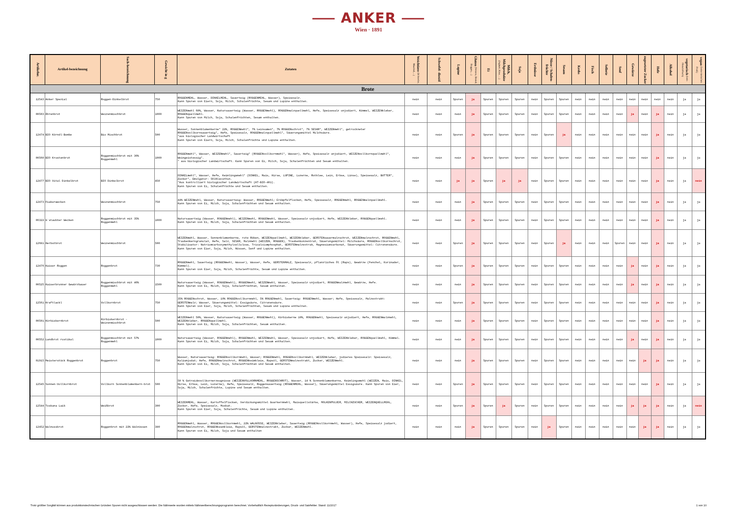⸺ ANKER ⸺
Wien · 1891
| Artikelnr. | Artikel-bezeichnung | Sach-bezeichnung | Gewicht in g | Zutaten | Weichtiere (Schnecke, Muschel,…) | Schwefel- dioxid | Lupine | Gluten (Weizen, Dinkel, Roggen,…) | Ei | Milch, Milchprodukte (Joghurt, Käse, …) | Soja | Erdnüsse | Nüsse / Schalen-früchte | Sesam | Krebs | Fisch | Sellerie | Senf | Gewürze | zugesetzter Zucker | Hefe | Alkohol | vegetarisch (kein Fleisch/Fisch) | vegan (keine tierischen Prod.) |
| --- | --- | --- | --- | --- | --- | --- | --- | --- | --- | --- | --- | --- | --- | --- | --- | --- | --- | --- | --- | --- | --- | --- | --- | --- |
| Brote | | | | | | | | | | | | | | | | | | | | | | | | |
| 12543 | Anker Spezial | Roggen-Dinkelbrot | 750 | ROGGENMEHL, Wasser, DINKELMEHL, Sauerteig (ROGGENMEHL, Wasser), Speisesalz. Kann Spuren von Eiern, Soja, Milch, Schalenfrüchte, Sesam und Lupine enthalten. | nein | nein | Spuren | ja | Spuren | Spuren | Spuren | nein | Spuren | Spuren | nein | nein | nein | nein | nein | nein | nein | nein | ja | ja |
| 00503 | Ährenbrot | Weizenmischbrot | 1000 | WEIZENmehl 60%, Wasser, Natursauerteig (Wasser, ROGGENmehl), ROGGENmalzquellmehl, Hefe, Speisesalz unjodiert, Kümmel, WEIZENkleber, ROGGENquellmehl. Kann Spuren von Milch, Soja, Schalenfrüchten, Sesam enthalten. | nein | nein | nein | ja | Spuren | Spuren | Spuren | nein | Spuren | Spuren | nein | nein | nein | nein | ja | nein | ja | nein | ja | ja |
| 12474 | BIO Körndl-Bombe | Bio Mischbrot | 500 | Wasser, Sonnenblumenkerne* 22%, ROGGENmehl*, 7% Leinsamen*, 7% ROGGENschrot*, 7% SESAM*, WEIZENmehl*, getrockneter ROGGENvollkornsauerteig*, Hefe, Speisesalz, ROGGENmalzquellmehl*, Säuerungsmittel Milchsäure. *aus biologischer Landwirtschaft Kann Spuren von Eiern, Soja, Milch, Schalenfrüchte und Lupine enthalten. | nein | nein | Spuren | ja | Spuren | Spuren | Spuren | nein | Spuren | ja | nein | nein | nein | nein | nein | nein | ja | nein | ja | ja |
| 00560 | BIO Krustenbrot | Roggenmischbrot mit 36% Roggenmehl | 1000 | ROGGENmehl*, Wasser, WEIZENmehl*, Sauerteig* (ROGGENvollkornmehl*, Wasser), Hefe, Speisesalz unjodiert, WEIZENvollkornquellmehl*, Weingeistessig*. * aus biologischer Landwirtschaft. Kann Spuren von Ei, Milch, Soja, Schalenfrüchten und Sesam enthalten. | nein | nein | nein | ja | Spuren | Spuren | Spuren | nein | Spuren | Spuren | nein | nein | nein | nein | nein | nein | ja | nein | ja | ja |
| 12477 | BIO Vital Dinkelbrot | BIO Dinkelbrot | 450 | DINKELmehl*, Wasser, Hefe, Keimlingsmehl* (DINKEL, Mais, Hirse, LUPINE, Luzerne, Rotklee, Lein, Erbse, Linse), Speisesalz, BUTTER*, Zucker*, Emulgator: SOJAlecithin. *Aus kontrolliert biologischer Landwirtschaft (AT-BIO-401). Kann Spuren von Ei, Schalenfrüchte und Sesam enthalten. | nein | nein | ja | ja | Spuren | ja | ja | nein | Spuren | Spuren | nein | nein | nein | nein | nein | nein | ja | nein | ja | nein |
| 12473 | Fiakerwecken | Weizenmischbrot | 750 | 44% WEIZENmehl, Wasser, Natursauerteig: Wasser, ROGGENmehl; Erdäpfelflocken, Hefe, Speisesalz, ROGGENmehl, ROGGENmalzquellmehl. Kann Spuren von Ei, Milch, Soja, Schalenfrüchten und Sesam enthalten. | nein | nein | nein | ja | Spuren | Spuren | Spuren | nein | Spuren | Spuren | nein | nein | nein | nein | nein | nein | ja | nein | ja | ja |
| 06322 | G´staubter Wecken | Roggenmischbrot mit 35% Roggenmehl | 1000 | Natursauerteig (Wasser, ROGGENmehl), WEIZENmehl, ROGGENmehl, Wasser, Speisesalz unjodiert, Hefe, WEIZENkleber, ROGGENquellmehl. Kann Spuren von Ei, Milch, Soja, Schalenfrüchten und Sesam enthalten. | nein | nein | nein | ja | Spuren | Spuren | Spuren | nein | Spuren | Spuren | nein | nein | nein | nein | nein | nein | ja | nein | ja | ja |
| 12681 | Herbstbrot | Weizenmischbrot | 500 | WEIZENmehl, Wasser, Sonnenblumenkerne, rote Rüben, WEIZENquellmehl, WEIZENkleber, GERSTENsauermalzschrot, WEIZENmalzschrot, ROGGENmehl, Traubenkerngranulat, Hefe, Salz, SESAM, Malzmehl (WEIZEN, ROGGEN), Traubenkonzentrat, Säuerungsmittel: Milchsäure, ROGGENvollkornschrot, Stabilisator: Natriumcarboxymethylcellulose, Tricalciumphosphat, GERSTENmalzextrak, Magnesiumcarbonat, Säuerungsmittel: Citronensäure. Kann Spuren von Eier, Soja, Milch, Nüssen, Senf und Lupine enthalten. | nein | nein | Spuren | ja | Spuren | Spuren | Spuren | nein | Spuren | ja | nein | nein | nein | Spuren | nein | nein | ja | nein | ja | ja |
| 12476 | Kaiser Roggen | Roggenbrot | 730 | ROGGENmehl, Sauerteig (ROGGENmehl, Wasser), Wasser, Hefe, GERSTENMALZ, Speisesalz, pflanzliches Öl (Raps), Gewürze (Fenchel, Korinader, Kümmel). Kann Spuren von Eier, Soja, Milch, Schalenfrüchte, Sesam und Lupine enthalten. | nein | nein | Spuren | ja | Spuren | Spuren | Spuren | nein | Spuren | Spuren | nein | nein | nein | nein | ja | nein | ja | nein | ja | ja |
| 00525 | Kaiserbrunner Gewürzbauer | Roggenmischbrot mit 46% Roggenmehl | 1500 | Natursauerteig (Wasser, ROGGENmehl), ROGGENmehl, WEIZENmehl, Wasser, Speisesalz unjodiert, ROGGENmalzmehl, Gewürze, Hefe. Kann Spuren von Ei, Milch, Soja, Schalenfrüchten, Sesam enthalten. | nein | nein | nein | ja | Spuren | Spuren | Spuren | nein | Spuren | Spuren | nein | nein | nein | nein | ja | nein | ja | nein | ja | ja |
| 12561 | Kraftlackl | Vollkornbrot | 750 | 35% ROGGENschrot, Wasser, 10% ROGGENvollkornmehl, 5% ROGGENmehl, Sauerteig: ROGGENmehl, Wasser; Hefe, Speisesalz, Malzextrakt: GERSTENmalz; Wasser, Säuerungsmittel: Essigsäure, Citronensäure. Kann Spuren von Eier, Soja, Milch, Schalenfrüchten, Sesam und Lupine enthalten. | nein | nein | Spuren | ja | Spuren | Spuren | Spuren | nein | Spuren | Spuren | nein | nein | nein | nein | nein | nein | ja | nein | ja | ja |
| 00501 | Kürbiskernbrot | Kürbiskernbrot - Weizenmischbrot | 500 | WEIZENmehl 50%, Wasser, Natursauerteig (Wasser, ROGGENmehl), Kürbiskerne 10%, ROGGENmehl, Speisesalz unjodiert, Hefe, ROGGENmalzmehl, WEIZENkleber, ROGGENquellmehl. Kann Spuren von Ei, Milch, Soja, Schalenfrüchten, Sesam enthalten. | nein | nein | nein | ja | Spuren | Spuren | Spuren | nein | Spuren | Spuren | nein | nein | nein | nein | nein | nein | ja | nein | ja | ja |
| 00552 | Landbrot rustikal | Roggenmischbrot mit 57% Roggenmehl | 1000 | Natursauerteig (Wasser, ROGGENmehl), ROGGENmehl, WEIZENmehl, Wasser, Speisesalz unjodiert, Hefe, WEIZENkleber, ROGGENquellmehl, Kümmel. Kann Spuren von Ei, Milch, Soja, Schalenfrüchten und Sesam enthalten. | nein | nein | nein | ja | Spuren | Spuren | Spuren | nein | Spuren | Spuren | nein | nein | nein | nein | ja | nein | ja | nein | ja | ja |
| 01915 | Meisterstück Roggenbrot | Roggenbrot | 750 | Wasser, Natursauerteig: ROGGENvollkornmehl, Wasser; ROGGENmehl, ROGGENvollkornmehl, WEIZENkleber, jodieres Speisesalz: Speisesalz, Kaliumjodat; Hefe, ROGGENmalzschrot, ROGGENkeimkleie, Rapsöl, GERSTENmalzextrakt, Zucker, WEIZENmehl. Kann Spuren von Ei, Milch, Soja, Schalenfrüchten und Sesam enthalten. | nein | nein | nein | ja | Spuren | Spuren | Spuren | nein | Spuren | Spuren | nein | nein | nein | nein | nein | ja | ja | nein | ja | ja |
| 12545 | Sonnen-Vollkornbrot | Vollkorn Sonnenblumenkern-brot | 500 | 50 % Getreidevollkornerzeugnisse (WEIZENVOLLKORNMEHL, ROGGENSCHROT), Wasser, 14 % Sonnenblumenkerne, Keimlingsmehl (WEIZEN, Mais, DINKEL, Hirse, Erbse, Lein, Luzerne), Hefe, Speisesalz, Roggensauerteig (ROGGENMEHL, Wasser), Säuerungsmittel Essigsäure. Kann Spuren von Eier, Soja, Milch, Schalenfrüchte, Lupine und Sesam enthalten. | nein | nein | Spuren | ja | Spuren | Spuren | Spuren | nein | Spuren | Spuren | nein | nein | nein | nein | nein | nein | ja | nein | ja | ja |
| 12544 | Toskana Laib | Weißbrot | 300 | WEIZENMEHL, Wasser, Kartoffelflocken, Verdickungsmittel Guarkernmehl, Maisquellstärke, MOLKENPULVER, MILCHZUCKER, WEIZENQUELLMEHL, Zucker, Hefe, Speisesalz, Muskat. Kann Spuren von Eier, Soja, Schalenfrüchte, Sesam und Lupine enthalten. | nein | nein | Spuren | ja | Spuren | ja | Spuren | nein | Spuren | Spuren | nein | nein | nein | nein | ja | ja | ja | nein | ja | nein |
| 12452 | Walnussbrot | Roggenbrot mit 22% Walnüssen | 380 | ROGGENmehl, Wasser, ROGGENvollkornmehl, 22% WALNÜSSE, WEIZENkleber, Sauerteig (ROGGENvollkornmehl, Wasser), Hefe, Speisesalz jodiert, ROGGENmalzschrot, ROGGENkeimkleie, Rapsöl, GERSTENmalzextrakt, Zucker, WEIZENmehl. Kann Spuren von Ei, Milch, Soja und Sesam enthalten | nein | nein | nein | ja | Spuren | Spuren | Spuren | nein | ja | Spuren | nein | nein | nein | nein | nein | ja | ja | nein | ja | ja |
Trotz größter Sorgfalt können aus produktionstechnischen Gründen Spuren nicht ausgeschlossen werden. Die Nährwerte wurden mittels Nährwertberechnungsprogramm berechnet. Vorbehaltlich Rezepturänderungen, Druck- und Satzfehler. Stand: 11/2017 1 von 10